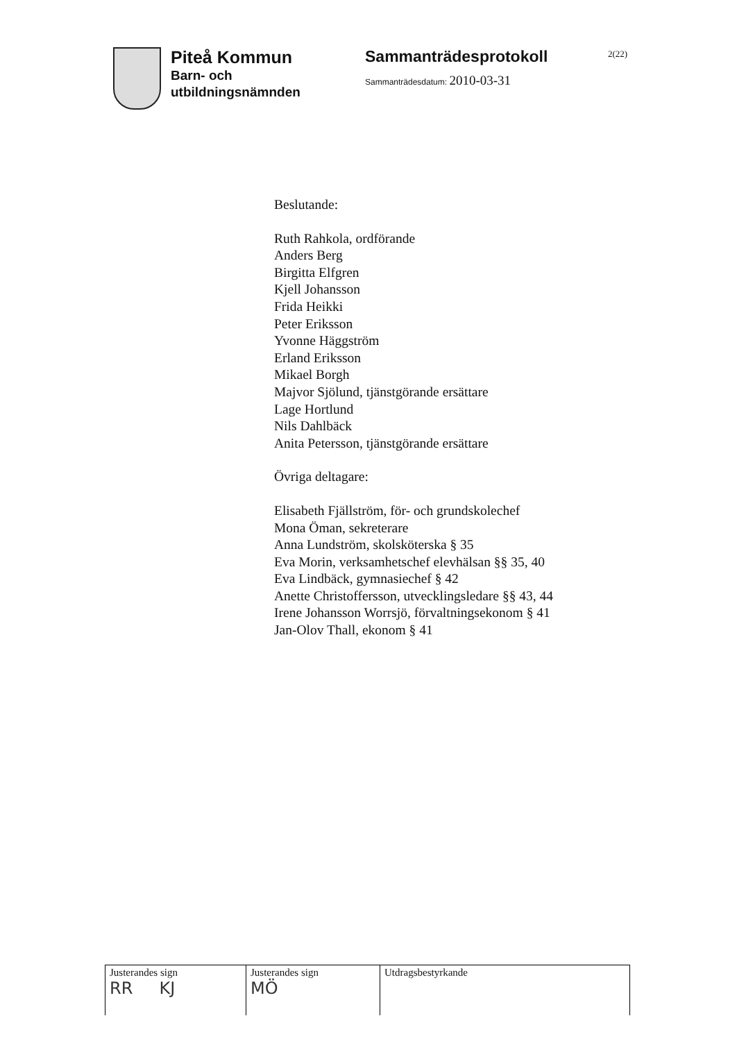Piteå Kommun
Barn- och
utbildningsnämnden
Sammanträdesprotokoll
Sammanträdesdatum: 2010-03-31
2(22)
Beslutande:
Ruth Rahkola, ordförande
Anders Berg
Birgitta Elfgren
Kjell Johansson
Frida Heikki
Peter Eriksson
Yvonne Häggström
Erland Eriksson
Mikael Borgh
Majvor Sjölund, tjänstgörande ersättare
Lage Hortlund
Nils Dahlbäck
Anita Petersson, tjänstgörande ersättare
Övriga deltagare:
Elisabeth Fjällström, för- och grundskolechef
Mona Öman, sekreterare
Anna Lundström, skolsköterska § 35
Eva Morin, verksamhetschef elevhälsan §§ 35, 40
Eva Lindbäck, gymnasiechef § 42
Anette Christoffersson, utvecklingsledare §§ 43, 44
Irene Johansson Worrsjö, förvaltningsekonom § 41
Jan-Olov Thall, ekonom § 41
| Justerandes sign RR KJ | Justerandes sign MÖ | Utdragsbestyrkande |